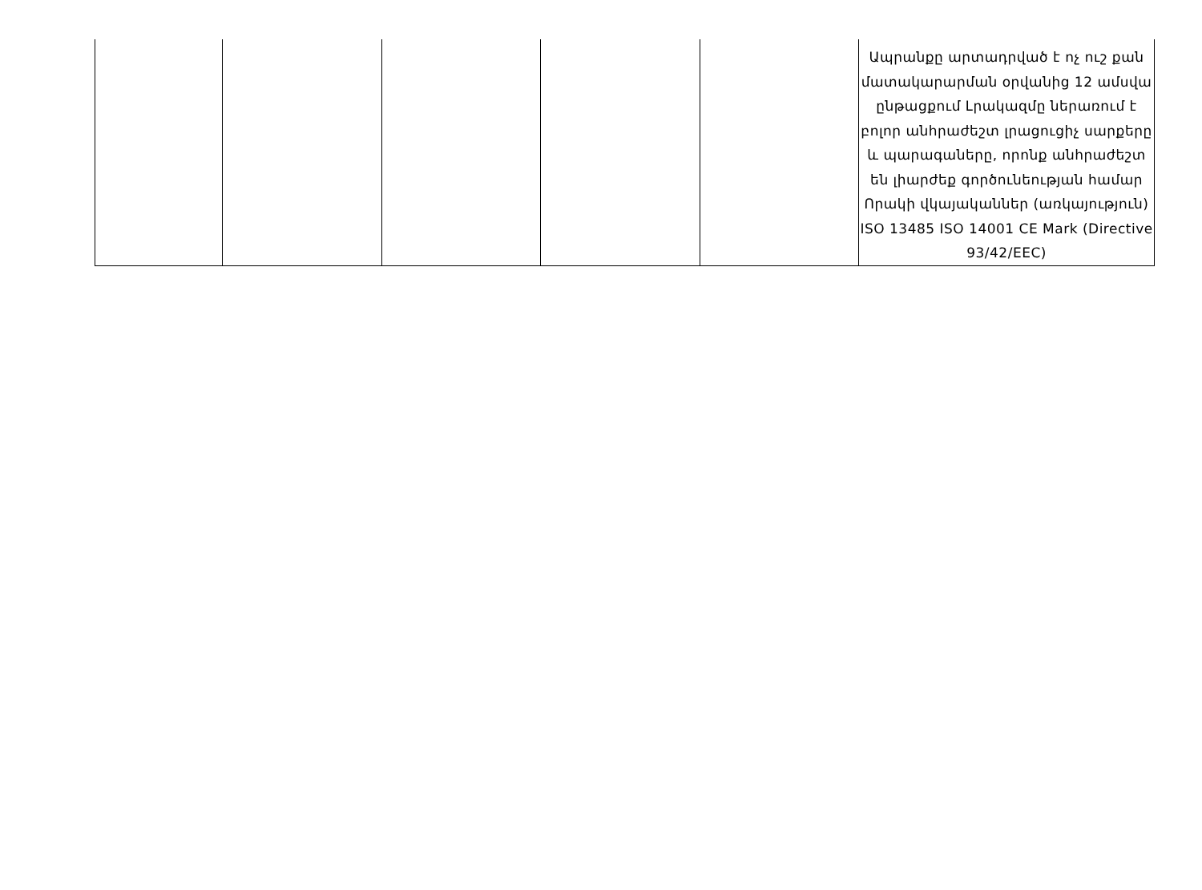| | | | | | Ապրանքը արտադրված է ոչ ուշ քան մատակարարման օրվանից 12 ամսվա ընթացքում Լրակազմը ներառում է բոլոր անհրաժեշտ լրացուցիչ սարքերը և պարագաները, որոնք անհրաժեշտ են լիարժեք գործունեության համար Որակի վկայականներ (առկայություն) ISO 13485 ISO 14001 CE Mark (Directive 93/42/EEC) |